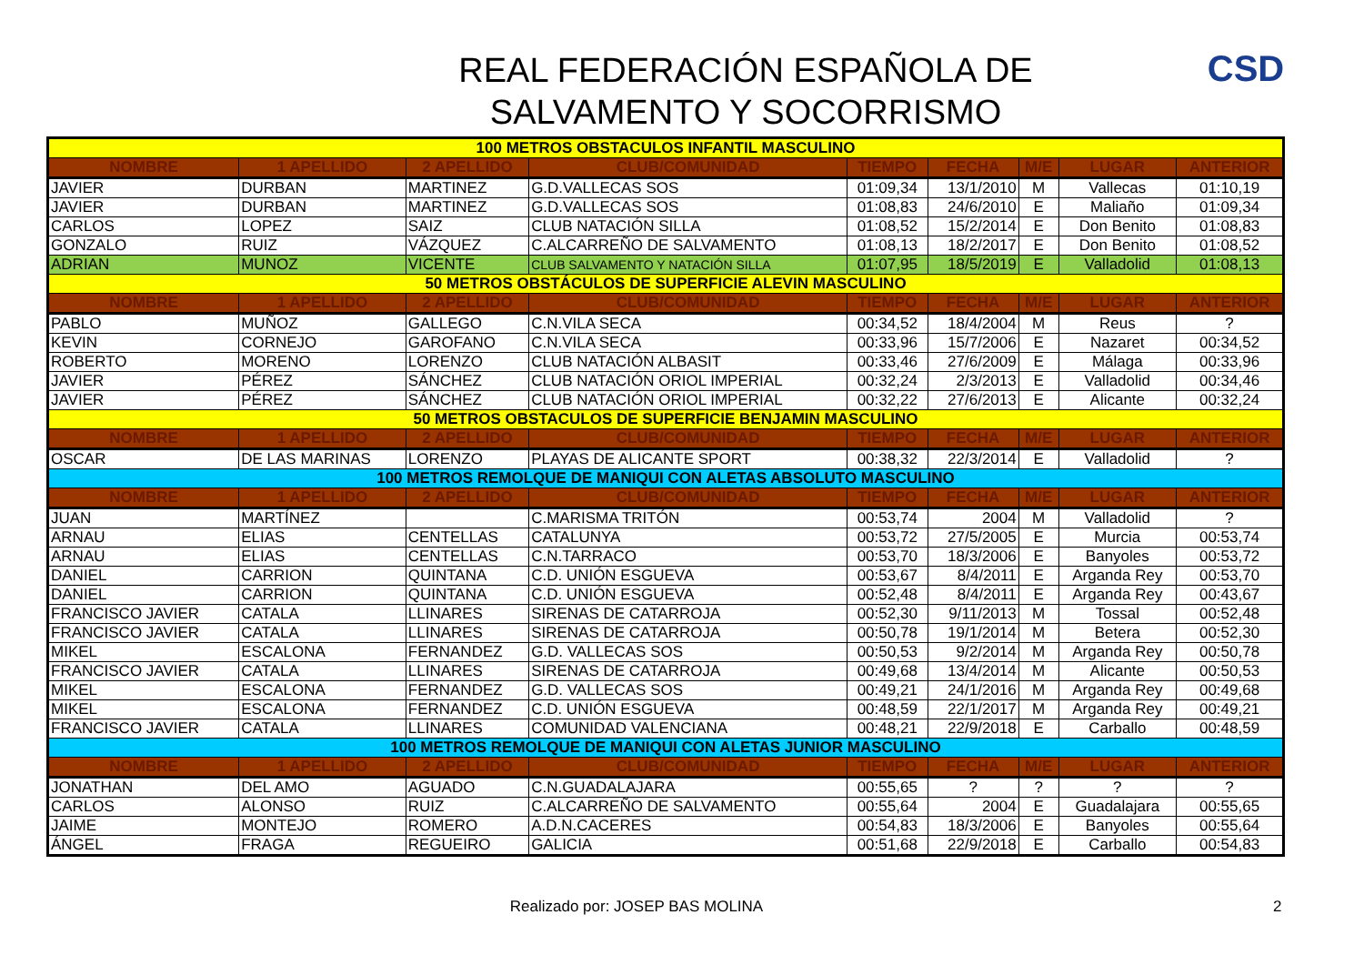REAL FEDERACIÓN ESPAÑOLA DE
SALVAMENTO Y SOCORRISMO
CSD
| 100 METROS OBSTACULOS INFANTIL MASCULINO | | | | | | | | |
| NOMBRE | 1 APELLIDO | 2 APELLIDO | CLUB/COMUNIDAD | TIEMPO | FECHA | M/E | LUGAR | ANTERIOR |
| JAVIER | DURBAN | MARTINEZ | G.D.VALLECAS SOS | 01:09,34 | 13/1/2010 | M | Vallecas | 01:10,19 |
| JAVIER | DURBAN | MARTINEZ | G.D.VALLECAS SOS | 01:08,83 | 24/6/2010 | E | Maliaño | 01:09,34 |
| CARLOS | LOPEZ | SAIZ | CLUB NATACIÓN SILLA | 01:08,52 | 15/2/2014 | E | Don Benito | 01:08,83 |
| GONZALO | RUIZ | VÁZQUEZ | C.ALCARREÑO DE SALVAMENTO | 01:08,13 | 18/2/2017 | E | Don Benito | 01:08,52 |
| ADRIAN | MUNOZ | VICENTE | CLUB SALVAMENTO Y NATACIÓN SILLA | 01:07,95 | 18/5/2019 | E | Valladolid | 01:08,13 |
| 50 METROS OBSTÁCULOS DE SUPERFICIE ALEVIN MASCULINO | | | | | | | | |
| NOMBRE | 1 APELLIDO | 2 APELLIDO | CLUB/COMUNIDAD | TIEMPO | FECHA | M/E | LUGAR | ANTERIOR |
| PABLO | MUÑOZ | GALLEGO | C.N.VILA SECA | 00:34,52 | 18/4/2004 | M | Reus | ? |
| KEVIN | CORNEJO | GAROFANO | C.N.VILA SECA | 00:33,96 | 15/7/2006 | E | Nazaret | 00:34,52 |
| ROBERTO | MORENO | LORENZO | CLUB NATACIÓN ALBASIT | 00:33,46 | 27/6/2009 | E | Málaga | 00:33,96 |
| JAVIER | PÉREZ | SÁNCHEZ | CLUB NATACIÓN ORIOL IMPERIAL | 00:32,24 | 2/3/2013 | E | Valladolid | 00:34,46 |
| JAVIER | PÉREZ | SÁNCHEZ | CLUB NATACIÓN ORIOL IMPERIAL | 00:32,22 | 27/6/2013 | E | Alicante | 00:32,24 |
| 50 METROS OBSTACULOS DE SUPERFICIE BENJAMIN MASCULINO | | | | | | | | |
| NOMBRE | 1 APELLIDO | 2 APELLIDO | CLUB/COMUNIDAD | TIEMPO | FECHA | M/E | LUGAR | ANTERIOR |
| OSCAR | DE LAS MARINAS | LORENZO | PLAYAS DE ALICANTE SPORT | 00:38,32 | 22/3/2014 | E | Valladolid | ? |
| 100 METROS REMOLQUE DE MANIQUI CON ALETAS ABSOLUTO MASCULINO | | | | | | | | |
| NOMBRE | 1 APELLIDO | 2 APELLIDO | CLUB/COMUNIDAD | TIEMPO | FECHA | M/E | LUGAR | ANTERIOR |
| JUAN | MARTÍNEZ | | C.MARISMA TRITÓN | 00:53,74 | 2004 | M | Valladolid | ? |
| ARNAU | ELIAS | CENTELLAS | CATALUNYA | 00:53,72 | 27/5/2005 | E | Murcia | 00:53,74 |
| ARNAU | ELIAS | CENTELLAS | C.N.TARRACO | 00:53,70 | 18/3/2006 | E | Banyoles | 00:53,72 |
| DANIEL | CARRION | QUINTANA | C.D. UNIÓN ESGUEVA | 00:53,67 | 8/4/2011 | E | Arganda Rey | 00:53,70 |
| DANIEL | CARRION | QUINTANA | C.D. UNIÓN ESGUEVA | 00:52,48 | 8/4/2011 | E | Arganda Rey | 00:43,67 |
| FRANCISCO JAVIER | CATALA | LLINARES | SIRENAS DE CATARROJA | 00:52,30 | 9/11/2013 | M | Tossal | 00:52,48 |
| FRANCISCO JAVIER | CATALA | LLINARES | SIRENAS DE CATARROJA | 00:50,78 | 19/1/2014 | M | Betera | 00:52,30 |
| MIKEL | ESCALONA | FERNANDEZ | G.D. VALLECAS SOS | 00:50,53 | 9/2/2014 | M | Arganda Rey | 00:50,78 |
| FRANCISCO JAVIER | CATALA | LLINARES | SIRENAS DE CATARROJA | 00:49,68 | 13/4/2014 | M | Alicante | 00:50,53 |
| MIKEL | ESCALONA | FERNANDEZ | G.D. VALLECAS SOS | 00:49,21 | 24/1/2016 | M | Arganda Rey | 00:49,68 |
| MIKEL | ESCALONA | FERNANDEZ | C.D. UNIÓN ESGUEVA | 00:48,59 | 22/1/2017 | M | Arganda Rey | 00:49,21 |
| FRANCISCO JAVIER | CATALA | LLINARES | COMUNIDAD VALENCIANA | 00:48,21 | 22/9/2018 | E | Carballo | 00:48,59 |
| 100 METROS REMOLQUE DE MANIQUI CON ALETAS JUNIOR MASCULINO | | | | | | | | |
| NOMBRE | 1 APELLIDO | 2 APELLIDO | CLUB/COMUNIDAD | TIEMPO | FECHA | M/E | LUGAR | ANTERIOR |
| JONATHAN | DEL AMO | AGUADO | C.N.GUADALAJARA | 00:55,65 | ? | ? | ? | ? |
| CARLOS | ALONSO | RUIZ | C.ALCARREÑO DE SALVAMENTO | 00:55,64 | 2004 | E | Guadalajara | 00:55,65 |
| JAIME | MONTEJO | ROMERO | A.D.N.CACERES | 00:54,83 | 18/3/2006 | E | Banyoles | 00:55,64 |
| ÁNGEL | FRAGA | REGUEIRO | GALICIA | 00:51,68 | 22/9/2018 | E | Carballo | 00:54,83 |
Realizado por: JOSEP BAS MOLINA
2